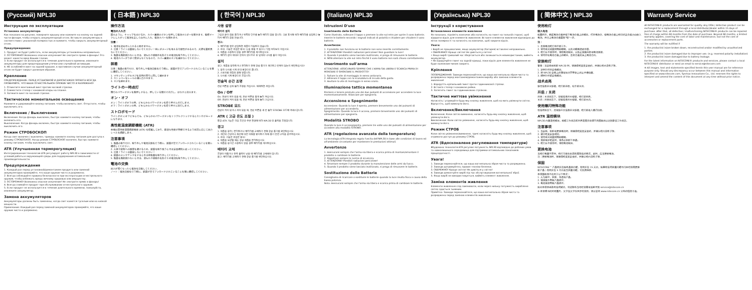(Русский) NPL30
Инструкция по эксплуатации
Установка аккумулятора
Как показано на рисунке, поверните крышку или нажмите на кнопку на задней части фонаря, чтобы открыть аккумуляторный отсек. Вставьте аккумуляторы в соответствии с указанной полярностью и нажмите, чтобы закрыть аккумуляторный отсек.
Предупреждения:
1. Продукт не будет работать, если аккумуляторы установлены неправильно.
2. ОСТОРОЖНО! Возможна опасное излучение! Не смотрите прямо в фонарь! Это может нанести вред Вашим глазам.
3. Если продукт не используется в течение длительного времени, извлеките аккумуляторы для предотвращения утечки или случайной активации.
4. НЕ ослабляйте винт на задней крышке, в противном случае аккумуляторный отсек не будет закрыт должным образом.
Крепление
ПРЕДУПРЕЖДЕНИЕ: ПЕРЕД УСТАНОВКОЙ И ДЕМОНТАЖЕМ ПРОЕКТА ВСЕГДА ПРОВЕРЯЙТЕ, ЧТО ВАШЕ ОГНЕСТРЕЛЬНОЕ ОРУЖИЕ ЧИСТО И РАЗРЯЖЕНО!
1. Отвинтите монтажный винт против часовой стрелки.
2. Совместите стопор с канавкой опоры на планке.
3. Затяните винт по часовой стрелке.
Тактическое моментальное освещение
Нажмите и удерживайте кнопку питания, чтобы включить свет. Отпустите, чтобы выключить его.
Включение / Выключение
Включение: Когда фонарь выключен, быстро нажмите кнопку питания, чтобы включить его.
Выключение: Когда фонарь включен, быстро нажмите кнопку питания, чтобы выключить его.
Режим СТРОБОСКОП
Когда свет включен / выключен, трижды нажмите кнопку питания для доступа к режиму СТРОБОСКОП. Когда режим СТРОБОСКОП включен, быстро нажмите кнопку питания, чтобы выключить свет.
ATR (Улучшенная терморегуляция)
Интегрированная технология ATR регулирует работу NPL30 в зависимости от условий работы и окружающей среды для поддержания оптимальной производительности.
Предупреждения
1. Каждый раз перед установкой/демонтажем продукта или заменой аккумуляторов проверяйте, что ваше оружие чисто и разряжено.
2. Всегда соблюдайте правила безопасности при эксплуатации огнестрельного оружия, чтобы избежать вреда личному здоровью или имуществу.
3. ОСТОРОЖНО! Возможна опасное излучение! Не смотрите прямо в фонарь!
4. Всегда снимайте продукт при обслуживании огнестрельного оружия.
5. Если продукт не используется в течение длительного времени, пожалуйста, извлеките аккумулятор.
Замена аккумуляторов
Аккумуляторы должны быть заменены, когда свет кажется тусклым или на низкой мощности.
Примечание: Каждый раз перед заменой аккумуляторов проверяйте, что ваше оружие чисто и разряжено.
( 日本語 ) NPL30
操作方法
電池の入れ方
図のように、キャップをあけるか、カバー裏側のボタンを押して電池ホルダーを開きます。電極マークにしたがって電池を正しく向きに入れ、電池カバーを閉めます。
注意：
1. 電池を逆向きに入れると動きません。
2. 注意！ライトは直視しないでください！目にダメージを与える可能性があるので、光源を直接見ないでください。
3. 製品を長期使わないときは、液もれや誤動作を防ぐため電池を取り外してください。
4. 電池カバーがうまく閉まらなくなるので、カバー裏側のネジを緩めないでください。
装着
注意：製品の取り付け、取り外しや電池交換を行う前に、銃器が空でアンロードされていることを常に確認してください。
1. マウンティングのネジを反時計回りに回して緩めます
2. ストッパーをレールの溝に合わせます。
3. ネジを締めます。
ライトの一時点灯
照灯のパワーボタンを長押しすると、押している間だけ点灯し、はなすと消えます。
オン・オフ
オン：ライトがオフの時、どちらかのパワーボタンを短く押すと点灯します。
オフ：ライトがオンの時、どちらかのパワーボタンを短く押すと消灯します。
ストロボモード
ライトがオン/オフどちらでも、どちらかのパワーボタンをトリプルクリックするとストロボモードになります。
高性能温度調節機能 (ATR)
本機は高性能温度調節機能 (ATR) を搭載しており、最適な性能が発揮できるよう状況に応じて出力レベルを調節します。
注意事項
1. 製品の取り付け、取り外しや電池交換を行う前に、銃器が空でアンロードされていることを常に確認してください。
2. 人体や財物への損害を避けるため、銃器を取り扱うときは安全規則に従ってください。
3. 注意！ライトは直視しないでください！
4. 銃器のメンテナンスをするときは本製品を取り外してください。
5. 製品を長期使わないときは、液もれや誤動作を防ぐため電池を取り外してください。
電池の交換
出力が暗くなったら電池を交換してください。
ノート：電池交換を行う前に、銃器が空でアンロードされていることを常に確認してください。
( 한국어 ) NPL30
사용 설명
배터리 설치
그림과 같이 캡을 돌리거나 뒤쪽의 단추를 눌러 배터리 함을 엽니다. 극성 표시에 따라 배터리를 삽입하고 눌러서 배터리 함을 닫습니다.
경고:
1. 배터리를 잘못 삽입하면 제품이 작동하지 않습니다.
2. 주의: 가능한 위험한 방사! 눈을 해칠 수 있으니 직접 쳐다보지 마십시오.
3. 제품을 사용하지 않을 경우 배터리를 제거하십시오.
4. 배터리 함이 제대로 닫히지 않으므로 뒷 덮개의 나사를 풀지 마십시오.
설치
경고: 제품을 장착하거나 분리하기 전에 항상 총기가 깨끗하고 탄약이 없는지 확인하십시오!
1. 장착 나사를 시계 반대 방향으로 풉니다.
2. 스토퍼를 레일의 홈에 맞춥니다.
3. 나사를 시계 방향으로 조입니다.
전술적 순간 조명
전원 버튼을 길게 눌러 조명을 켜십시오. 해제하면 꺼집니다.
On / Off
On: 전원이 꺼져 있을 때, 전원 버튼을 짧게 눌러 켜십시오.
Off: 전원이 켜져 있을 때, 전원 버튼을 짧게 눌러 끄십시오.
STROBE 모드
전원이 켜져 있거나 꺼져 있을 때, 전원 버튼을 세 번 눌러 STROBE 모드에 액세스합니다.
ATR ( 고급 온도 조절 )
통합 ATR 기술은 작업 조건과 주변 환경에 따라 NPL30 의 출력을 조절합니다.
경고
1. 제품을 장착 / 분리하거나 배터리를 교체하기 전에 항상 총기를 확인하십시오.
2. 개인의 건강이나 재산에 대한 피해를 방지하기 위해 총기 안전 규칙을 준수하십시오.
3. 주의: 가능한 위험한 방사!
4. 제품을 보관할 때는 항상 제품을 분리하십시오.
5. 제품을 장기간 사용하지 않을 경우 배터리를 제거하십시오.
배터리 교체
조명이 어둡거나 전력 출력이 낮을 때 배터리를 교체해야 합니다.
참고: 배터리를 교체하기 전에 항상 총기를 확인하십시오.
(Italiano) NPL30
Istruzioni D'uso
Inserimento delle Batterie
Come illustrato, sollevare il tappo o premere la vite sul retro per aprire il vano batterie. Inserire le batterie secondo i segnali indicati di polarità e chiudere per chiudere il vano batterie.
Avvertenze:
1. Il prodotto non funziona se le batterie non sono inserite correttamente.
2. ATTENZIONE! Possibili radiazioni pericolose! Non guardare la luce!
3. Quando il prodotto viene lasciato inutilizzato, si prega di rimuovere le batterie.
4. NON allentare la vite sul retro finché il vano batterie non sarà chiuso correttamente.
Inserimento sull'arma
ATTENZIONE: ASSICURARSI SEMPRE CHE L'ARMA SIA LIBERA E SCARICA PRIMA DI MONTARE O SMONTARE IL PRODOTTO!
1. Svitare la vite di montaggio in senso antiorario.
2. Allineare il tappo con la scanalatura di incudo della guida.
3. Avvitare la vite di montaggio in senso orario.
Illuminazione tattica momentanea
Premere e tenere premuto uno dei due pulsanti di accensione per accendere la luce momentaneamente. Rilasciare per spegnerla.
Accensione e Spegnimento
Accensione: Quando la luce è spenta, premere brevemente uno dei pulsanti di alimentazione per accenderla.
Spegnimento: Quando la luce è accesa, premere brevemente uno dei pulsanti di alimentazione per spegnerla.
Modalità STROBO
Quando la luce è accesa/spenta, premere tre volte uno dei pulsanti di alimentazione per accedere alla modalità STROBO.
ATR (regolazione avanzata della temperatura)
La tecnologia ATR integrata regola l'uscita dell'NPL30 in base alle condizioni di lavoro ed all'ambiente circostante per mantenere le prestazioni ottimali.
Avvertenze
1. Assicurarsi sempre che l'arma sia libera e scarica prima di montare/smontare il prodotto o cambiare le batterie.
2. Rispettare sempre le norme di sicurezza.
3. ATTENZIONE! Possibili radiazioni pericolose!
4. Smontare sempre il prodotto durante la manutenzione delle armi da fuoco.
5. Quando il prodotto viene lasciato inutilizzato, si prega di rimuovere le batterie.
Sostituzione delle Batterie
Consigliamo di ricaricare o sostituire le batterie quando la luce risulta fioca o causa della bassa potenza.
Nota: Assicurarsi sempre che l'arma sia libera e scarica prima di cambiare le batterie.
(Українська) NPL30
Інструкції з користування
Встановлення елементів живлення
Як показано, підніміть ковпачок або натисніть на гвинт на тильній стороні, щоб відкрити відсік для елементів живлення. Вставте елементи живлення відповідно до міток полярності та натисніть на ковпачок, щоб закрити відсік.
Увага:
• Виріб не працюватиме, якщо акумулятор (батарея) вставлені неправильно.
• ОБЕРЕЖНО! Краще світло! Не дивіться у світло!
• Якщо виріб тривалий час зберігається або залишається невикористаним, вийміть акумулятор.
• Не відкручуйте гвинт на задній кришці, поки відсік для елементів живлення не буде належним чином закрито.
Кріплення
ПОПЕРЕДЖЕННЯ: Завжди переконайтеся, що ваша вогнепальна зброя чиста та розряджена перед монтажем/демонтажем виробу або заміною елементів живлення!
1. Відкрутіть кріпильний гвинт проти годинникової стрілки.
2. Вставте стопор з канавкою рейки.
3. Затягніть гвинт за годинниковою стрілкою.
Тактичне миттєве увімкнення
Натисніть і утримуйте будь-яку кнопку живлення, щоб на мить увімкнути світло. Відпустіть, щоб вимкнути його.
Включення/Виключення
Включення: Коли світло вимкнено, натисніть будь-яку кнопку живлення, щоб увімкнути його.
Виключення: Коли світло увімкнене, натисніть будь-яку кнопку живлення, щоб вимкнути його.
Режим СТРОБ
Коли світло увімкнене/вимкнене, тричі натисніть будь-яку кнопку живлення, щоб отримати доступ до режиму СТРОБ.
ATR (Вдосконалене регулювання температури)
Вбудована технологія ATR регулює потужність NPL30 відповідно до робочих умов та навколишнього середовища для підтримки оптимальних показників працездатності.
Увага!
1. Завжди переконайтеся, що ваша вогнепальна зброя чиста та розряджена.
2. Завжди дотримуйтесь правил техніки безпеки.
3. ОБЕРЕЖНО! Краще світло! Не дивіться у світло!
4. Завжди демонтуйте виріб під час обслуговування вогнепальної зброї.
5. Якщо виріб не використовується, вийміть елемент живлення.
Заміна елементів живлення
Елементи живлення слід замінювати, коли через низьку потужність вироблене світло здається тьмяним.
Примітка: Завжди переконайтеся, що ваша вогнепальна зброя чиста та розряджена перед заміною елементів живлення.
( 简体中文 ) NPL30
使用枪灯
装入电池
如图所示，掀起电池仓盖并按下电池仓盖上的螺丝，打开电池仓。按电池仓盖上标识的正负极方向放入电池，并合上电池仓盖直到"嗒"一声。
注：
1. 反装电池枪灯将不能工作。
2. 请勿将光线直接照射眼睛，以免对眼睛造成伤害。
3. 枪灯长不使用时，请把电池取出，以防止误触开启或电池漏液。
4. 请勿拧松电池仓盖上的螺丝，否则仓盖无法上电池仓内。
安装枪灯
警告：当安装或拆卸 NPL30 时，请确保枪支是安全的，并确认枪内没有子弹。
1. 逆时针拧开安装螺丝。
2. 将 NPL30 安装上的限位块对齐导轨上的止卡槽位置。
3. 顺时针拧紧安装螺丝。
战术点亮
按住任意开关按键，枪灯即开启，松手即关闭。
开启 / 关闭
开启：关闭状态下，轻按任意开关按键，枪灯即开启。
关闭：开启状态下，轻按任意开关按键，枪灯即关闭。
使用爆闪特殊功能
在任何状态下，连续按三次任意开关按键，枪灯即进入爆闪功能。
ATR 温控模块
NPL30 内置温控模块，根据工作状态和外界温度自动调节亮度输出以达到最佳工作状态。
注意事项
1. 当安装、拆卸或更换电池时，请确保枪支是安全的，并确认枪内没有子弹。
2. 遵守枪支安全规则。
3. 请勿将光线直接照射眼睛。
4. 保养维护枪支时，请务必拆卸下本品。
5. 枪灯长不使用时，请把电池取出。
更换电池
当枪灯电量不足时，枪灯可能会出现亮度降低的情况，此时，应当更换电池。
注：更换电池时，请确保枪支是安全的，并确认枪内没有子弹。
保固
NITECORE™ 产品购买后如有品质问题，在购买后 15 天内，如果有任何质量问题均可由经销商更换新产品；在购买后 5 年内发生质量问题，可免费维修。
本保固政策不适用于以下情况：
1. 人为破坏、拆卸、改造或产品。
2. 错误操作导致产品损坏。
3. 电池漏液导致产品损坏。
如对本保修条款有任何疑问，欢迎联系当地经销商或发邮件到 service@nitecore.cn
※ 本说明书的所有图片、文字及文字仅供参考使用。请以官网 www.nitecore.cn 公布的信息为准。
Warranty Service
All NITECORE® products are warranted for quality. Any DOA / defective product can be exchanged for a replacement through a local distributor/dealer within 15 days of purchase. After that, all defective / malfunctioning NITECORE® products can be repaired free of charge within 60 months from the date of purchase. Beyond 60 months, a limited warranty applies, covering the cost of labor and maintenance, but not the cost of accessories or replacement parts.
The warranty will be nullified if
1. the product(s) is/are broken down, reconstructed and/or modified by unauthorized parties.
2. the product(s) is/are damaged due to improper use. (e.g. reversed polarity installation)
3. the product(s) is/are damaged due to battery leakage.
For the latest information on NITECORE® products and services, please contact a local NITECORE® distributor or send an email to service@nitecore.com
※ All images, text and statements specified herein this user manual are for reference purpose only. Should any discrepancy occur between this manual and information specified on www.nitecore.com, Sysmax Innovations Co., Ltd. reserves the rights to interpret and amend the content of this document at any time without prior notice.